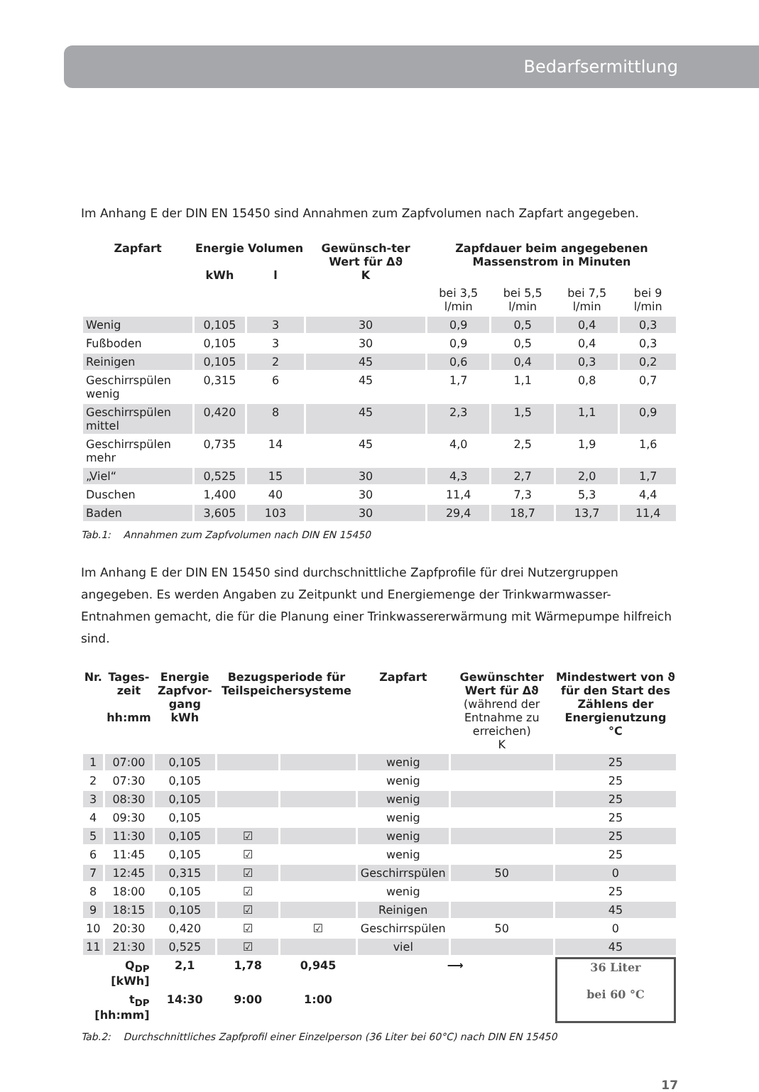Bedarfsermittlung
Im Anhang E der DIN EN 15450 sind Annahmen zum Zapfvolumen nach Zapfart angegeben.
| Zapfart | Energie kWh | Volumen l | Gewünsch-ter Wert für Δϑ K | Zapfdauer beim angegebenen Massenstrom in Minuten | | | |
| --- | --- | --- | --- | --- | --- | --- | --- |
| | | | | bei 3,5 l/min | bei 5,5 l/min | bei 7,5 l/min | bei 9 l/min |
| Wenig | 0,105 | 3 | 30 | 0,9 | 0,5 | 0,4 | 0,3 |
| Fußboden | 0,105 | 3 | 30 | 0,9 | 0,5 | 0,4 | 0,3 |
| Reinigen | 0,105 | 2 | 45 | 0,6 | 0,4 | 0,3 | 0,2 |
| Geschirrspülen wenig | 0,315 | 6 | 45 | 1,7 | 1,1 | 0,8 | 0,7 |
| Geschirrspülen mittel | 0,420 | 8 | 45 | 2,3 | 1,5 | 1,1 | 0,9 |
| Geschirrspülen mehr | 0,735 | 14 | 45 | 4,0 | 2,5 | 1,9 | 1,6 |
| „Viel“ | 0,525 | 15 | 30 | 4,3 | 2,7 | 2,0 | 1,7 |
| Duschen | 1,400 | 40 | 30 | 11,4 | 7,3 | 5,3 | 4,4 |
| Baden | 3,605 | 103 | 30 | 29,4 | 18,7 | 13,7 | 11,4 |
Tab.1: Annahmen zum Zapfvolumen nach DIN EN 15450
Im Anhang E der DIN EN 15450 sind durchschnittliche Zapfprofile für drei Nutzergruppen angegeben. Es werden Angaben zu Zeitpunkt und Energiemenge der Trinkwarmwasser-Entnahmen gemacht, die für die Planung einer Trinkwassererwärmung mit Wärmepumpe hilfreich sind.
| Nr. | Tages-zeit hh:mm | Energie Zapfvor-gang kWh | Bezugsperiode für Teilspeichersysteme | | Zapfart | Gewünschter Wert für Δϑ (während der Entnahme zu erreichen) K | Mindestwert von ϑ für den Start des Zählens der Energienutzung °C |
| --- | --- | --- | --- | --- | --- | --- | --- |
| 1 | 07:00 | 0,105 | | | wenig | | 25 |
| 2 | 07:30 | 0,105 | | | wenig | | 25 |
| 3 | 08:30 | 0,105 | | | wenig | | 25 |
| 4 | 09:30 | 0,105 | | | wenig | | 25 |
| 5 | 11:30 | 0,105 | ☑ | | wenig | | 25 |
| 6 | 11:45 | 0,105 | ☑ | | wenig | | 25 |
| 7 | 12:45 | 0,315 | ☑ | | Geschirrspülen | 50 | 0 |
| 8 | 18:00 | 0,105 | ☑ | | wenig | | 25 |
| 9 | 18:15 | 0,105 | ☑ | | Reinigen | | 45 |
| 10 | 20:30 | 0,420 | ☑ | ☑ | Geschirrspülen | 50 | 0 |
| 11 | 21:30 | 0,525 | ☑ | | viel | | 45 |
| Q<sub>DP</sub> [kWh] | | 2,1 | 1,78 | 0,945 | ⟶ | | 36 Liter bei 60 °C |
| t<sub>DP</sub> [hh:mm] | | 14:30 | 9:00 | 1:00 | | | |
Tab.2: Durchschnittliches Zapfprofil einer Einzelperson (36 Liter bei 60°C) nach DIN EN 15450
17